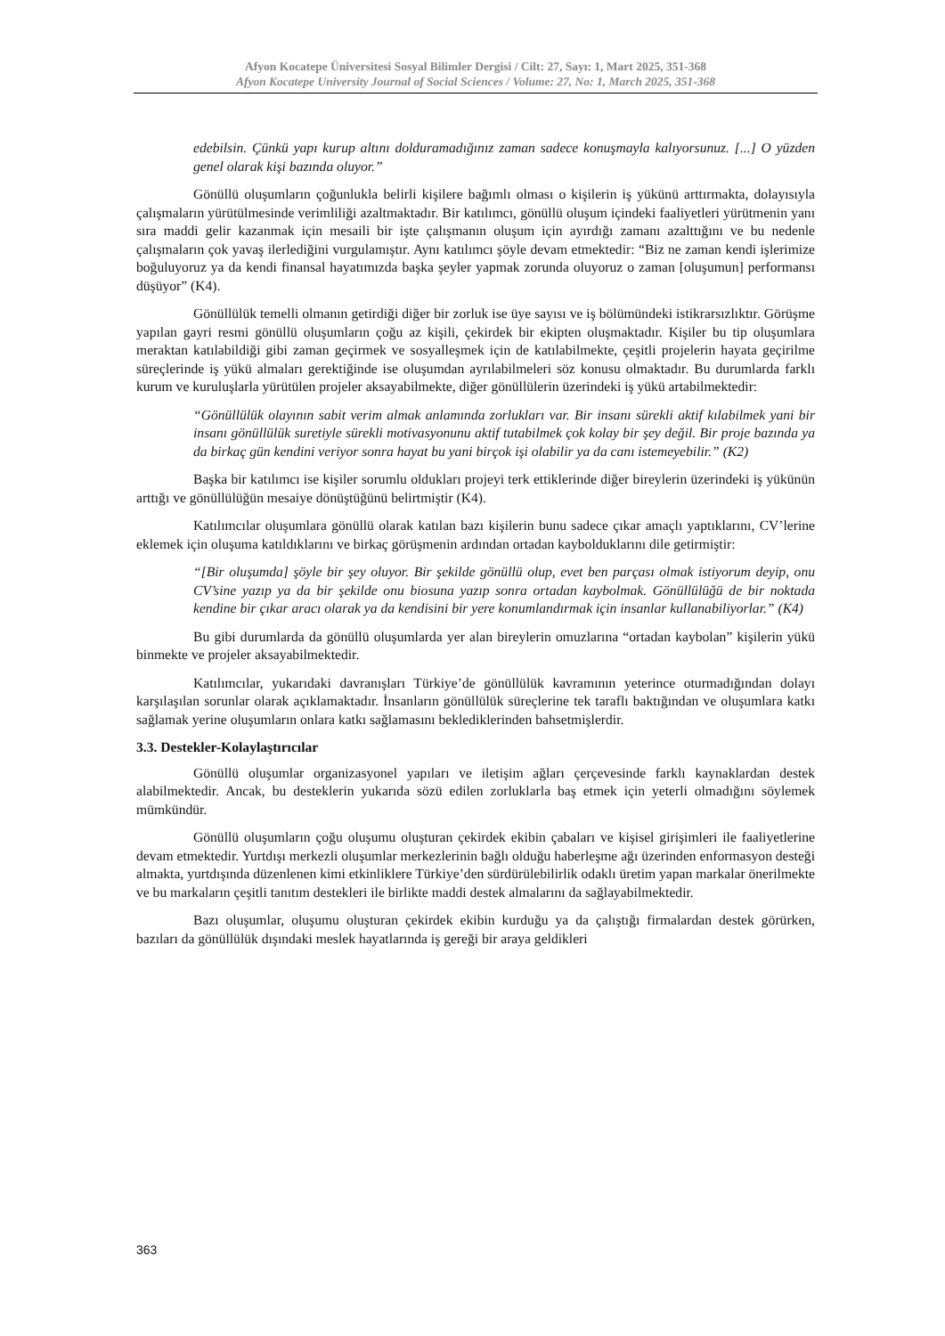Afyon Kocatepe Üniversitesi Sosyal Bilimler Dergisi / Cilt: 27, Sayı: 1, Mart 2025, 351-368
Afyon Kocatepe University Journal of Social Sciences / Volume: 27, No: 1, March 2025, 351-368
edebilsin. Çünkü yapı kurup altını dolduramadığınız zaman sadece konuşmayla kalıyorsunuz. [...] O yüzden genel olarak kişi bazında oluyor.”
Gönüllü oluşumların çoğunlukla belirli kişilere bağımlı olması o kişilerin iş yükünü arttırmakta, dolayısıyla çalışmaların yürütülmesinde verimliliği azaltmaktadır. Bir katılımcı, gönüllü oluşum içindeki faaliyetleri yürütmenin yanı sıra maddi gelir kazanmak için mesaili bir işte çalışmanın oluşum için ayırdığı zamanı azalttığını ve bu nedenle çalışmaların çok yavaş ilerlediğini vurgulamıştır. Aynı katılımcı şöyle devam etmektedir: “Biz ne zaman kendi işlerimize boğuluyoruz ya da kendi finansal hayatımızda başka şeyler yapmak zorunda oluyoruz o zaman [oluşumun] performansı düşüyor” (K4).
Gönüllülük temelli olmanın getirdiği diğer bir zorluk ise üye sayısı ve iş bölümündeki istikrarsızlıktır. Görüşme yapılan gayri resmi gönüllü oluşumların çoğu az kişili, çekirdek bir ekipten oluşmaktadır. Kişiler bu tip oluşumlara meraktan katılabildiği gibi zaman geçirmek ve sosyalleşmek için de katılabilmekte, çeşitli projelerin hayata geçirilme süreçlerinde iş yükü almaları gerektiğinde ise oluşumdan ayrılabilmeleri söz konusu olmaktadır. Bu durumlarda farklı kurum ve kuruluşlarla yürütülen projeler aksayabilmekte, diğer gönüllülerin üzerindeki iş yükü artabilmektedir:
“Gönüllülük olayının sabit verim almak anlamında zorlukları var. Bir insanı sürekli aktif kılabilmek yani bir insanı gönüllülük suretiyle sürekli motivasyonunu aktif tutabilmek çok kolay bir şey değil. Bir proje bazında ya da birkaç gün kendini veriyor sonra hayat bu yani birçok işi olabilir ya da canı istemeyebilir.” (K2)
Başka bir katılımcı ise kişiler sorumlu oldukları projeyi terk ettiklerinde diğer bireylerin üzerindeki iş yükünün arttığı ve gönüllülüğün mesaiye dönüştüğünü belirtmiştir (K4).
Katılımcılar oluşumlara gönüllü olarak katılan bazı kişilerin bunu sadece çıkar amaçlı yaptıklarını, CV’lerine eklemek için oluşuma katıldıklarını ve birkaç görüşmenin ardından ortadan kaybolduklarını dile getirmiştir:
“[Bir oluşumda] şöyle bir şey oluyor. Bir şekilde gönüllü olup, evet ben parçası olmak istiyorum deyip, onu CV’sine yazıp ya da bir şekilde onu biosuna yazıp sonra ortadan kaybolmak. Gönüllülüğü de bir noktada kendine bir çıkar aracı olarak ya da kendisini bir yere konumlandırmak için insanlar kullanabiliyorlar.” (K4)
Bu gibi durumlarda da gönüllü oluşumlarda yer alan bireylerin omuzlarına “ortadan kaybolan” kişilerin yükü binmekte ve projeler aksayabilmektedir.
Katılımcılar, yukarıdaki davranışları Türkiye’de gönüllülük kavramının yeterince oturmadığından dolayı karşılaşılan sorunlar olarak açıklamaktadır. İnsanların gönüllülük süreçlerine tek taraflı baktığından ve oluşumlara katkı sağlamak yerine oluşumların onlara katkı sağlamasını beklediklerinden bahsetmişlerdir.
3.3. Destekler-Kolaylaştırıcılar
Gönüllü oluşumlar organizasyonel yapıları ve iletişim ağları çerçevesinde farklı kaynaklardan destek alabilmektedir. Ancak, bu desteklerin yukarıda sözü edilen zorluklarla baş etmek için yeterli olmadığını söylemek mümkündür.
Gönüllü oluşumların çoğu oluşumu oluşturan çekirdek ekibin çabaları ve kişisel girişimleri ile faaliyetlerine devam etmektedir. Yurtdışı merkezli oluşumlar merkezlerinin bağlı olduğu haberleşme ağı üzerinden enformasyon desteği almakta, yurtdışında düzenlenen kimi etkinliklere Türkiye’den sürdürülebilirlik odaklı üretim yapan markalar önerilmekte ve bu markaların çeşitli tanıtım destekleri ile birlikte maddi destek almalarını da sağlayabilmektedir.
Bazı oluşumlar, oluşumu oluşturan çekirdek ekibin kurduğu ya da çalıştığı firmalardan destek görürken, bazıları da gönüllülük dışındaki meslek hayatlarında iş gereği bir araya geldikleri
363